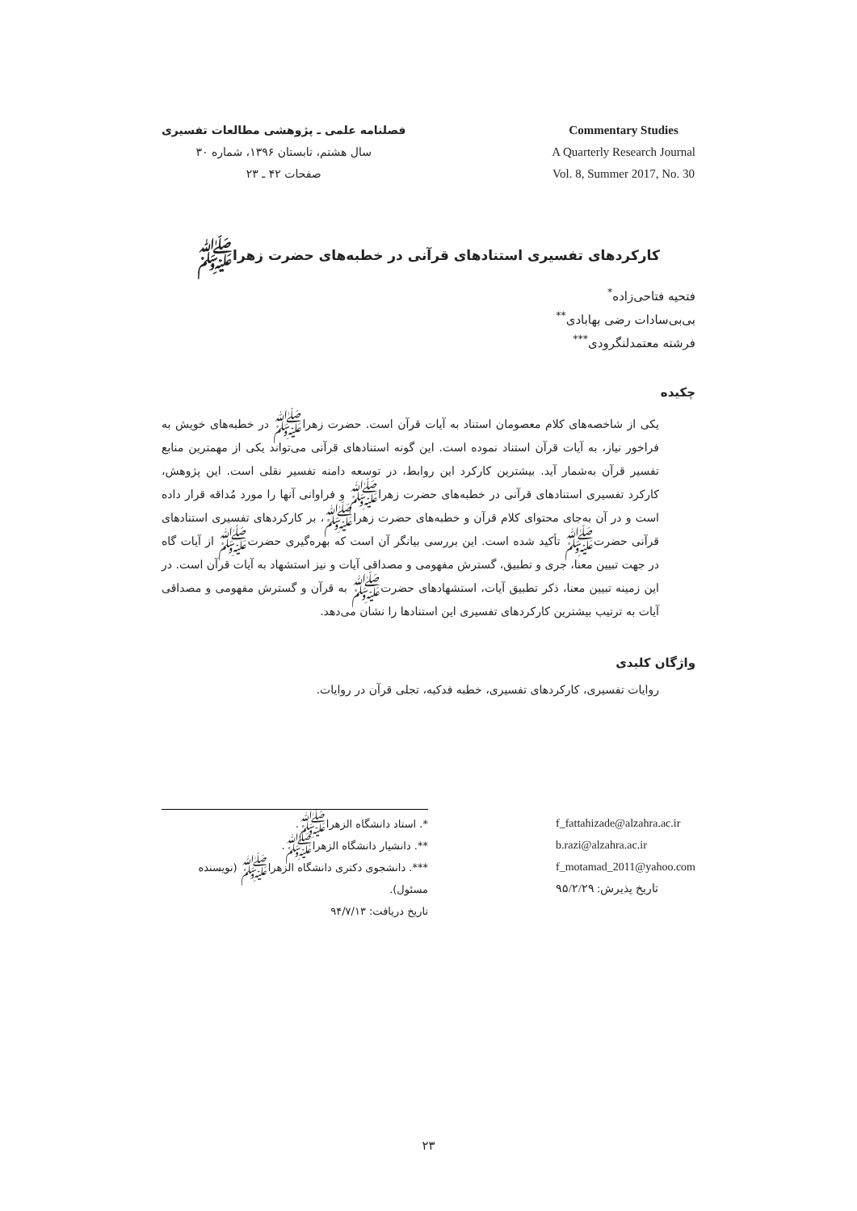فصلنامه علمی ـ پژوهشی مطالعات تفسیری
سال هشتم، تابستان ۱۳۹۶، شماره ۳۰
صفحات ۴۲ ـ ۲۳
Commentary Studies
A Quarterly Research Journal
Vol. 8, Summer 2017, No. 30
کارکردهای تفسیری استنادهای قرآنی در خطبه‌های حضرت زهراﷺ
فتحیه فتاحی‌زاده<sup>*</sup>
بی‌بی‌سادات رضی بهابادی<sup>**</sup>
فرشته معتمدلنگرودی<sup>***</sup>
چکیده
یکی از شاخصه‌های کلام معصومان استناد به آیات قرآن است. حضرت زهراﷺ در خطبه‌های خویش به فراخور نیاز، به آیات قرآن استناد نموده است. این گونه استنادهای قرآنی می‌تواند یکی از مهمترین منابع تفسیر قرآن به‌شمار آید. بیشترین کارکرد این روابط، در توسعه دامنه تفسیر نقلی است. این پژوهش، کارکرد تفسیری استنادهای قرآنی در خطبه‌های حضرت زهراﷺ و فراوانی آنها را مورد مُداقه قرار داده است و در آن به‌جای محتوای کلام قرآن و خطبه‌های حضرت زهراﷺ، بر کارکردهای تفسیری استنادهای قرآنی حضرتﷺ تأکید شده است. این بررسی بیانگر آن است که بهره‌گیری حضرتﷺ از آیات گاه در جهت تبیین معنا، جری و تطبیق، گسترش مفهومی و مصداقی آیات و نیز استشهاد به آیات قرآن است. در این زمینه تبیین معنا، ذکر تطبیق آیات، استشهادهای حضرتﷺ به قرآن و گسترش مفهومی و مصداقی آیات به ترتیب بیشترین کارکردهای تفسیری این استنادها را نشان می‌دهد.
واژگان کلیدی
روایات تفسیری، کارکردهای تفسیری، خطبه فدکیه، تجلی قرآن در روایات.
*. استاد دانشگاه الزهراﷺ.
**. دانشیار دانشگاه الزهراﷺ.
***. دانشجوی دکتری دانشگاه الزهراﷺ (نویسنده مسئول).
تاریخ دریافت: ۹۴/۷/۱۳
f_fattahizade@alzahra.ac.ir
b.razi@alzahra.ac.ir
f_motamad_2011@yahoo.com
تاریخ پذیرش: ۹۵/۲/۲۹
۲۳